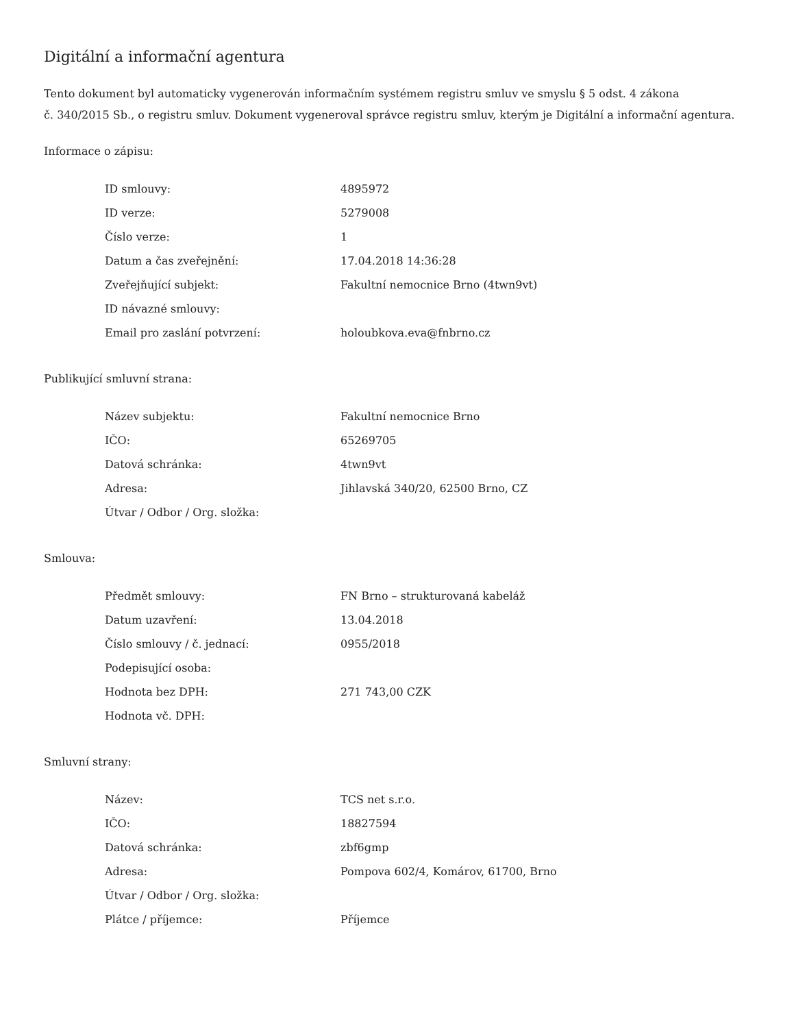Digitální a informační agentura
Tento dokument byl automaticky vygenerován informačním systémem registru smluv ve smyslu § 5 odst. 4 zákona
č. 340/2015 Sb., o registru smluv. Dokument vygeneroval správce registru smluv, kterým je Digitální a informační agentura.
Informace o zápisu:
| ID smlouvy: | 4895972 |
| ID verze: | 5279008 |
| Číslo verze: | 1 |
| Datum a čas zveřejnění: | 17.04.2018 14:36:28 |
| Zveřejňující subjekt: | Fakultní nemocnice Brno (4twn9vt) |
| ID návazné smlouvy: | |
| Email pro zaslání potvrzení: | holoubkova.eva@fnbrno.cz |
Publikující smluvní strana:
| Název subjektu: | Fakultní nemocnice Brno |
| IČO: | 65269705 |
| Datová schránka: | 4twn9vt |
| Adresa: | Jihlavská 340/20, 62500 Brno, CZ |
| Útvar / Odbor / Org. složka: | |
Smlouva:
| Předmět smlouvy: | FN Brno – strukturovaná kabeláž |
| Datum uzavření: | 13.04.2018 |
| Číslo smlouvy / č. jednací: | 0955/2018 |
| Podepisující osoba: | |
| Hodnota bez DPH: | 271 743,00 CZK |
| Hodnota vč. DPH: | |
Smluvní strany:
| Název: | TCS net s.r.o. |
| IČO: | 18827594 |
| Datová schránka: | zbf6gmp |
| Adresa: | Pompova 602/4, Komárov, 61700, Brno |
| Útvar / Odbor / Org. složka: | |
| Plátce / příjemce: | Příjemce |